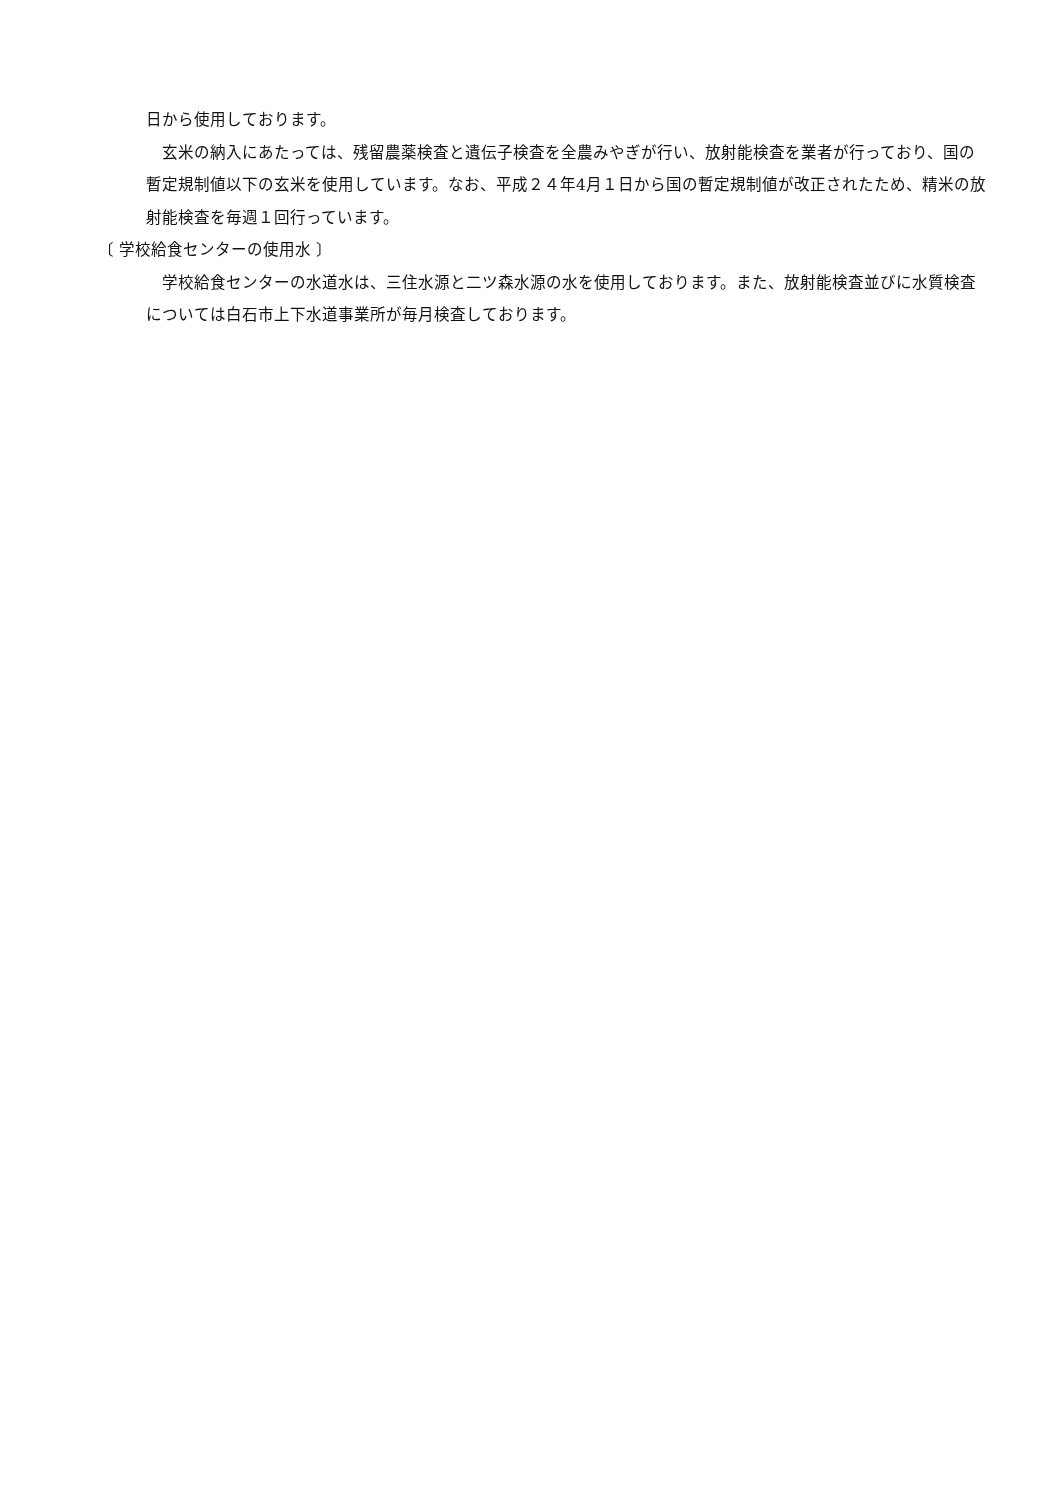日から使用しております。
玄米の納入にあたっては、残留農薬検査と遺伝子検査を全農みやぎが行い、放射能検査を業者が行っており、国の暫定規制値以下の玄米を使用しています。なお、平成２４年4月１日から国の暫定規制値が改正されたため、精米の放射能検査を毎週１回行っています。
〔 学校給食センターの使用水 〕
学校給食センターの水道水は、三住水源と二ツ森水源の水を使用しております。また、放射能検査並びに水質検査については白石市上下水道事業所が毎月検査しております。